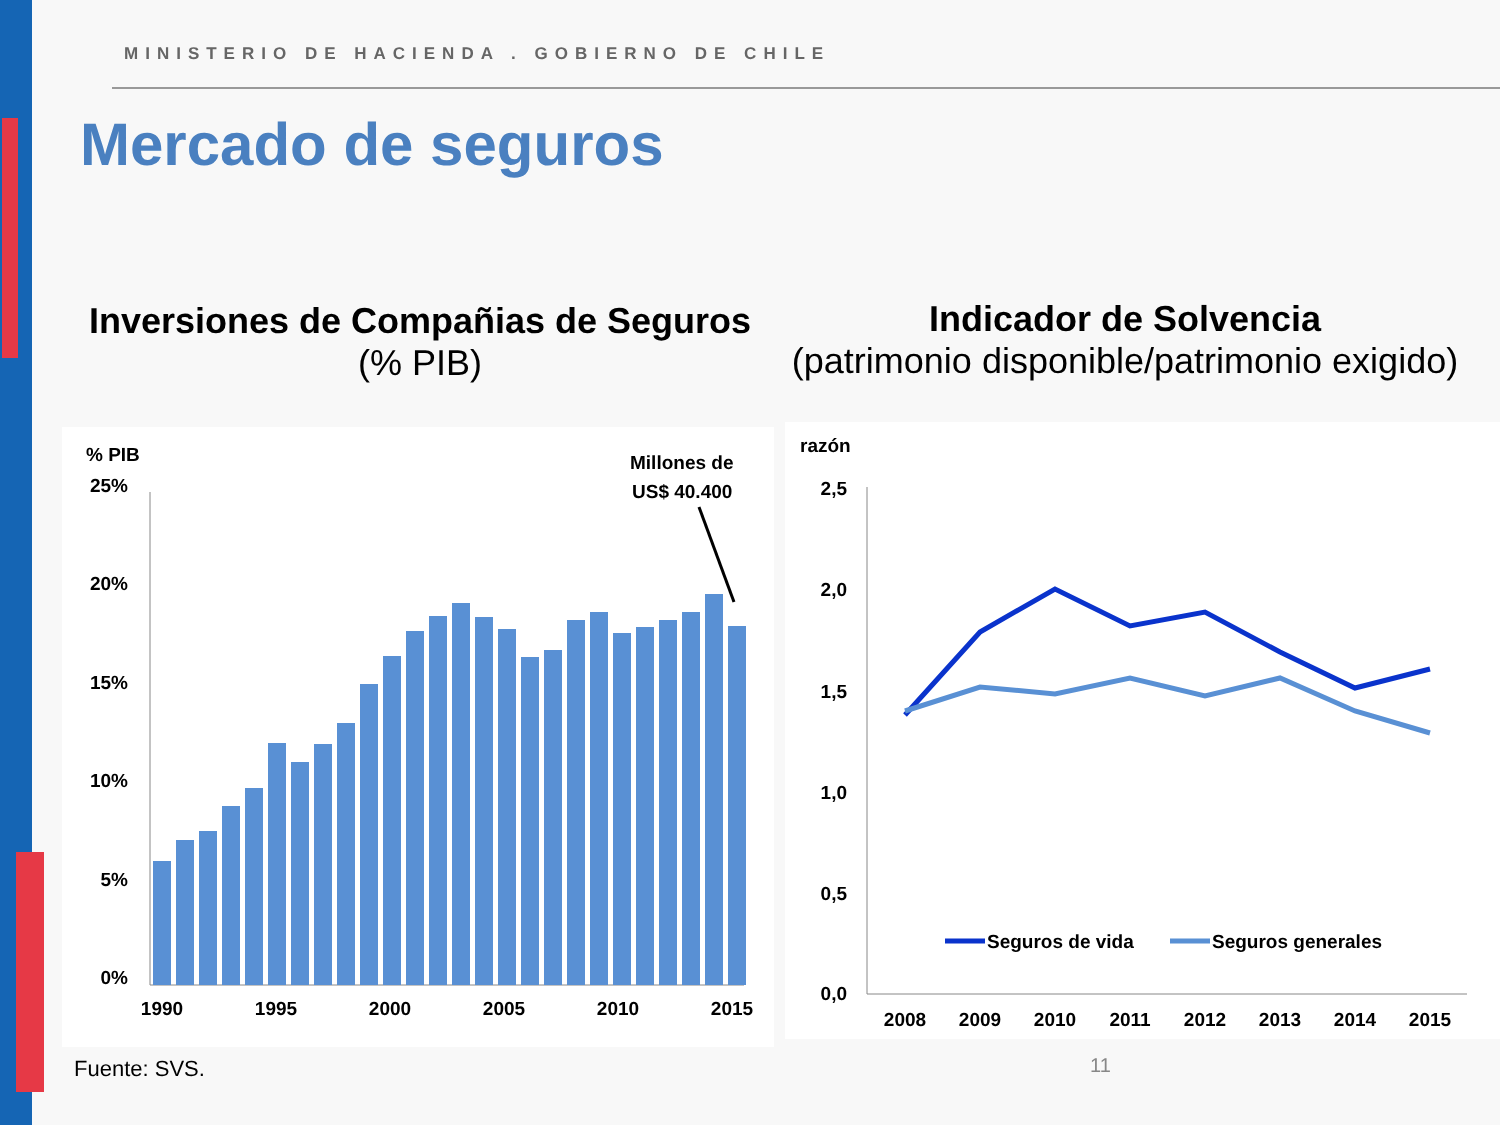MINISTERIO DE HACIENDA . GOBIERNO DE CHILE
Mercado de seguros
Inversiones de Compañias de Seguros
(% PIB)
Indicador de Solvencia
(patrimonio disponible/patrimonio exigido)
% PIB
Millones de
US$ 40.400
25%
20%
15%
10%
5%
0%
1990
1995
2000
2005
2010
2015
razón
2,5
2,0
1,5
1,0
0,5
0,0
Seguros de vida
Seguros generales
2008
2009
2010
2011
2012
2013
2014
2015
Fuente: SVS. 11